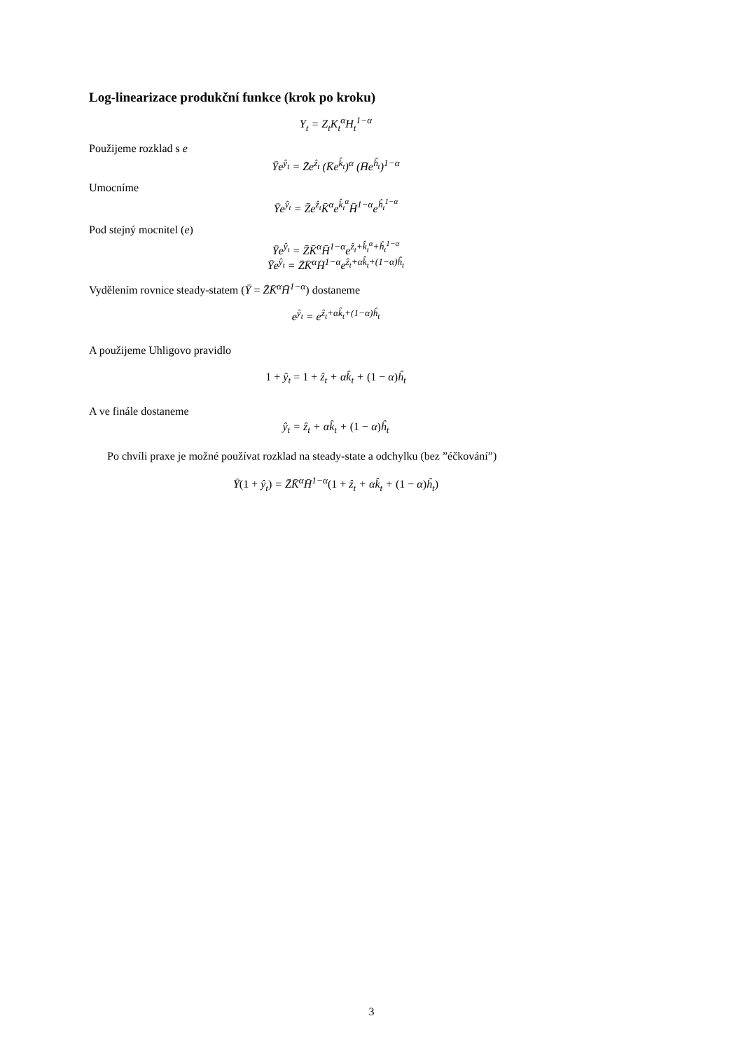Log-linearizace produkční funkce (krok po kroku)
Y<sub>t</sub> = Z<sub>t</sub>K<sub>t</sub><sup>α</sup>H<sub>t</sub><sup>1−α</sup>
Použijeme rozklad s e
Ȳe<sup>ŷ<sub>t</sub></sup> = Z̄e<sup>ẑ<sub>t</sub></sup> (K̄e<sup>k̂<sub>t</sub></sup>)<sup>α</sup> (H̄e<sup>ĥ<sub>t</sub></sup>)<sup>1−α</sup>
Umocníme
Ȳe<sup>ŷ<sub>t</sub></sup> = Z̄e<sup>ẑ<sub>t</sub></sup>K̄<sup>α</sup>e<sup>k̂<sub>t</sub><sup>α</sup></sup>H̄<sup>1−α</sup>e<sup>ĥ<sub>t</sub><sup>1−α</sup></sup>
Pod stejný mocnitel (e)
Ȳe<sup>ŷ<sub>t</sub></sup> = Z̄K̄<sup>α</sup>H̄<sup>1−α</sup>e<sup>ẑ<sub>t</sub>+k̂<sub>t</sub><sup>α</sup>+ĥ<sub>t</sub><sup>1−α</sup></sup>
Ȳe<sup>ŷ<sub>t</sub></sup> = Z̄K̄<sup>α</sup>H̄<sup>1−α</sup>e<sup>ẑ<sub>t</sub>+αk̂<sub>t</sub>+(1−α)ĥ<sub>t</sub></sup>
Vydělením rovnice steady-statem (Ȳ = Z̄K̄<sup>α</sup>H̄<sup>1−α</sup>) dostaneme
e<sup>ŷ<sub>t</sub></sup> = e<sup>ẑ<sub>t</sub>+αk̂<sub>t</sub>+(1−α)ĥ<sub>t</sub></sup>
A použijeme Uhligovo pravidlo
1 + ŷ<sub>t</sub> = 1 + ẑ<sub>t</sub> + αk̂<sub>t</sub> + (1 − α) ĥ<sub>t</sub>
A ve finále dostaneme
ŷ<sub>t</sub> = ẑ<sub>t</sub> + αk̂<sub>t</sub> + (1 − α) ĥ<sub>t</sub>
Po chvíli praxe je možné používat rozklad na steady-state a odchylku (bez ”éčkování”)
Ȳ(1 + ŷ<sub>t</sub>) = Z̄K̄<sup>α</sup>H̄<sup>1−α</sup>(1 + ẑ<sub>t</sub> + αk̂<sub>t</sub> + (1 − α) ĥ<sub>t</sub>)
3